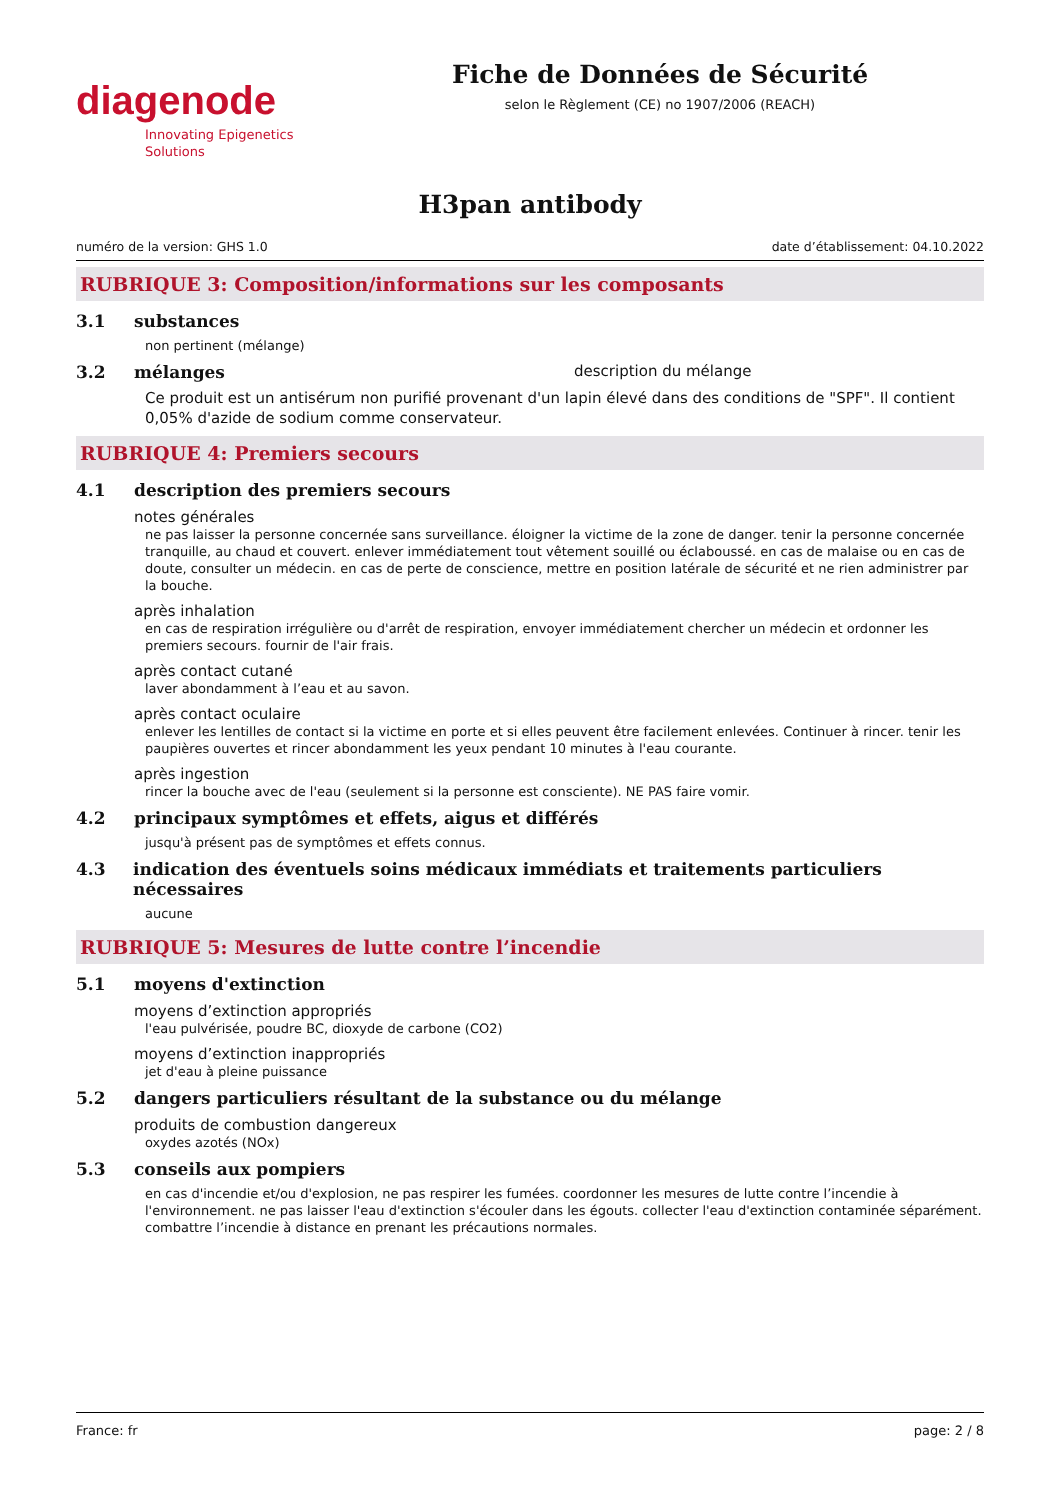diagenode
Innovating Epigenetics Solutions
Fiche de Données de Sécurité
selon le Règlement (CE) no 1907/2006 (REACH)
H3pan antibody
numéro de la version: GHS 1.0 date d’établissement: 04.10.2022
RUBRIQUE 3: Composition/informations sur les composants
3.1 substances
non pertinent (mélange)
3.2 mélanges description du mélange
Ce produit est un antisérum non purifié provenant d'un lapin élevé dans des conditions de "SPF". Il contient 0,05% d'azide de sodium comme conservateur.
RUBRIQUE 4: Premiers secours
4.1 description des premiers secours
notes générales
ne pas laisser la personne concernée sans surveillance. éloigner la victime de la zone de danger. tenir la personne concernée tranquille, au chaud et couvert. enlever immédiatement tout vêtement souillé ou éclaboussé. en cas de malaise ou en cas de doute, consulter un médecin. en cas de perte de conscience, mettre en position latérale de sécurité et ne rien administrer par la bouche.
après inhalation
en cas de respiration irrégulière ou d'arrêt de respiration, envoyer immédiatement chercher un médecin et ordonner les premiers secours. fournir de l'air frais.
après contact cutané
laver abondamment à l’eau et au savon.
après contact oculaire
enlever les lentilles de contact si la victime en porte et si elles peuvent être facilement enlevées. Continuer à rincer. tenir les paupières ouvertes et rincer abondamment les yeux pendant 10 minutes à l'eau courante.
après ingestion
rincer la bouche avec de l'eau (seulement si la personne est consciente). NE PAS faire vomir.
4.2 principaux symptômes et effets, aigus et différés
jusqu'à présent pas de symptômes et effets connus.
4.3 indication des éventuels soins médicaux immédiats et traitements particuliers nécessaires
aucune
RUBRIQUE 5: Mesures de lutte contre l’incendie
5.1 moyens d'extinction
moyens d’extinction appropriés
l'eau pulvérisée, poudre BC, dioxyde de carbone (CO2)
moyens d’extinction inappropriés
jet d'eau à pleine puissance
5.2 dangers particuliers résultant de la substance ou du mélange
produits de combustion dangereux
oxydes azotés (NOx)
5.3 conseils aux pompiers
en cas d'incendie et/ou d'explosion, ne pas respirer les fumées. coordonner les mesures de lutte contre l’incendie à l'environnement. ne pas laisser l'eau d'extinction s'écouler dans les égouts. collecter l'eau d'extinction contaminée séparément. combattre l’incendie à distance en prenant les précautions normales.
France: fr page: 2 / 8